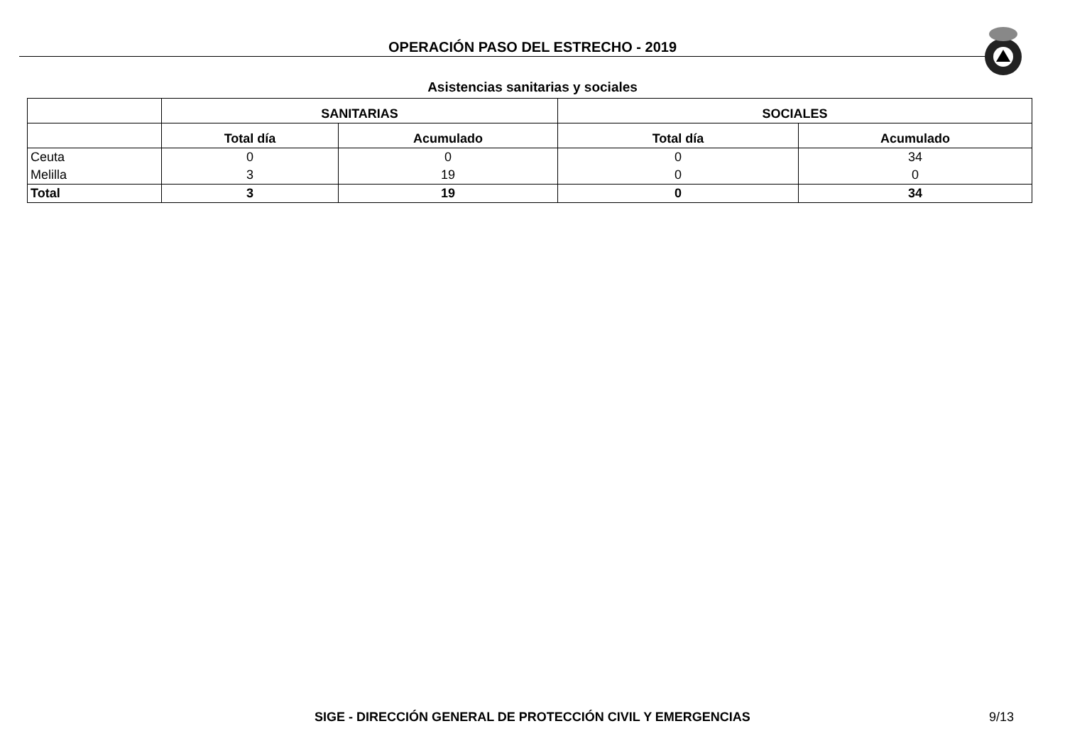OPERACIÓN PASO DEL ESTRECHO - 2019
Asistencias sanitarias y sociales
| | SANITARIAS | | SOCIALES | |
| --- | --- | --- | --- | --- |
| | Total día | Acumulado | Total día | Acumulado |
| Ceuta | 0 | 0 | 0 | 34 |
| Melilla | 3 | 19 | 0 | 0 |
| Total | 3 | 19 | 0 | 34 |
SIGE - DIRECCIÓN GENERAL DE PROTECCIÓN CIVIL Y EMERGENCIAS
9/13